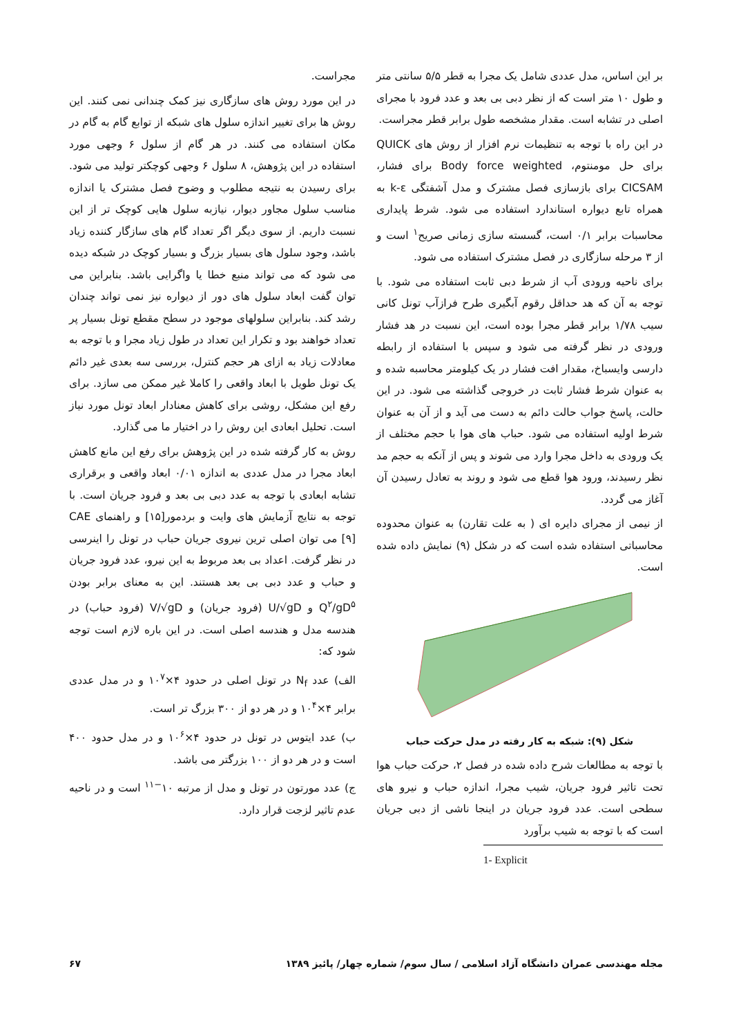مجراست.
در این مورد روش های سازگاری نیز کمک چندانی نمی کنند. این روش ها برای تغییر اندازه سلول های شبکه از توابع گام به گام در مکان استفاده می کنند. در هر گام از سلول ۶ وجهی مورد استفاده در این پژوهش، ۸ سلول ۶ وجهی کوچکتر تولید می شود. برای رسیدن به نتیجه مطلوب و وضوح فصل مشترک یا اندازه مناسب سلول مجاور دیوار، نیازبه سلول هایی کوچک تر از این نسبت داریم. از سوی دیگر اگر تعداد گام های سازگار کننده زیاد باشد، وجود سلول های بسیار بزرگ و بسیار کوچک در شبکه دیده می شود که می تواند منبع خطا یا واگرایی باشد. بنابراین می توان گفت ابعاد سلول های دور از دیواره نیز نمی تواند چندان رشد کند. بنابراین سلولهای موجود در سطح مقطع تونل بسیار پر تعداد خواهند بود و تکرار این تعداد در طول زیاد مجرا و با توجه به معادلات زیاد به ازای هر حجم کنترل، بررسی سه بعدی غیر دائم یک تونل طویل با ابعاد واقعی را کاملا غیر ممکن می سازد. برای رفع این مشکل، روشی برای کاهش معنادار ابعاد تونل مورد نیاز است. تحلیل ابعادی این روش را در اختیار ما می گذارد.
روش به کار گرفته شده در این پژوهش برای رفع این مانع کاهش ابعاد مجرا در مدل عددی به اندازه ۰/۰۱ ابعاد واقعی و برقراری تشابه ابعادی با توجه به عدد دبی بی بعد و فرود جریان است. با توجه به نتایج آزمایش های وایت و بردمور[۱۵] و راهنمای CAE [۹] می توان اصلی ترین نیروی جریان حباب در تونل را اینرسی در نظر گرفت. اعداد بی بعد مربوط به این نیرو، عدد فرود جریان و حباب و عدد دبی بی بعد هستند. این به معنای برابر بودن Q<sup>۲</sup>/gD<sup>۵</sup> و U/√gD (فرود جریان) و V/√gD (فرود حباب) در هندسه مدل و هندسه اصلی است. در این باره لازم است توجه شود که:
الف) عدد N<sub>f</sub> در تونل اصلی در حدود ۴×۱۰<sup>۷</sup> و در مدل عددی برابر ۴×۱۰<sup>۴</sup> و در هر دو از ۳۰۰ بزرگ تر است.
ب) عدد ایتوس در تونل در حدود ۴×۱۰<sup>۶</sup> و در مدل حدود ۴۰۰ است و در هر دو از ۱۰۰ بزرگتر می باشد.
ج) عدد مورتون در تونل و مدل از مرتبه ۱۰<sup>−۱۱</sup> است و در ناحیه عدم تاثیر لزجت قرار دارد.
بر این اساس، مدل عددی شامل یک مجرا به قطر ۵/۵ سانتی متر و طول ۱۰ متر است که از نظر دبی بی بعد و عدد فرود با مجرای اصلی در تشابه است. مقدار مشخصه طول برابر قطر مجراست.
در این راه با توجه به تنظیمات نرم افزار از روش های QUICK برای حل مومنتوم، Body force weighted برای فشار، CICSAM برای بازسازی فصل مشترک و مدل آشفتگی k-ε به همراه تابع دیواره استاندارد استفاده می شود. شرط پایداری محاسبات برابر ۰/۱ است، گسسته سازی زمانی صریح<sup>۱</sup> است و از ۳ مرحله سازگاری در فصل مشترک استفاده می شود.
برای ناحیه ورودی آب از شرط دبی ثابت استفاده می شود. با توجه به آن که هد حداقل رقوم آبگیری طرح فرازآب تونل کانی سیب ۱/۷۸ برابر قطر مجرا بوده است، این نسبت در هد فشار ورودی در نظر گرفته می شود و سپس با استفاده از رابطه دارسی وایسباخ، مقدار افت فشار در یک کیلومتر محاسبه شده و به عنوان شرط فشار ثابت در خروجی گذاشته می شود. در این حالت، پاسخ جواب حالت دائم به دست می آید و از آن به عنوان شرط اولیه استفاده می شود. حباب های هوا با حجم مختلف از یک ورودی به داخل مجرا وارد می شوند و پس از آنکه به حجم مد نظر رسیدند، ورود هوا قطع می شود و روند به تعادل رسیدن آن آغاز می گردد.
از نیمی از مجرای دایره ای ( به علت تقارن) به عنوان محدوده محاسباتی استفاده شده است که در شکل (۹) نمایش داده شده است.
شکل (۹): شبکه به کار رفته در مدل حرکت حباب
با توجه به مطالعات شرح داده شده در فصل ۲، حرکت حباب هوا تحت تاثیر فرود جریان، شیب مجرا، اندازه حباب و نیرو های سطحی است. عدد فرود جریان در اینجا ناشی از دبی جریان است که با توجه به شیب برآورد
1- Explicit
مجله مهندسی عمران دانشگاه آزاد اسلامی / سال سوم/ شماره چهار/ پائیز ۱۳۸۹ ۶۷